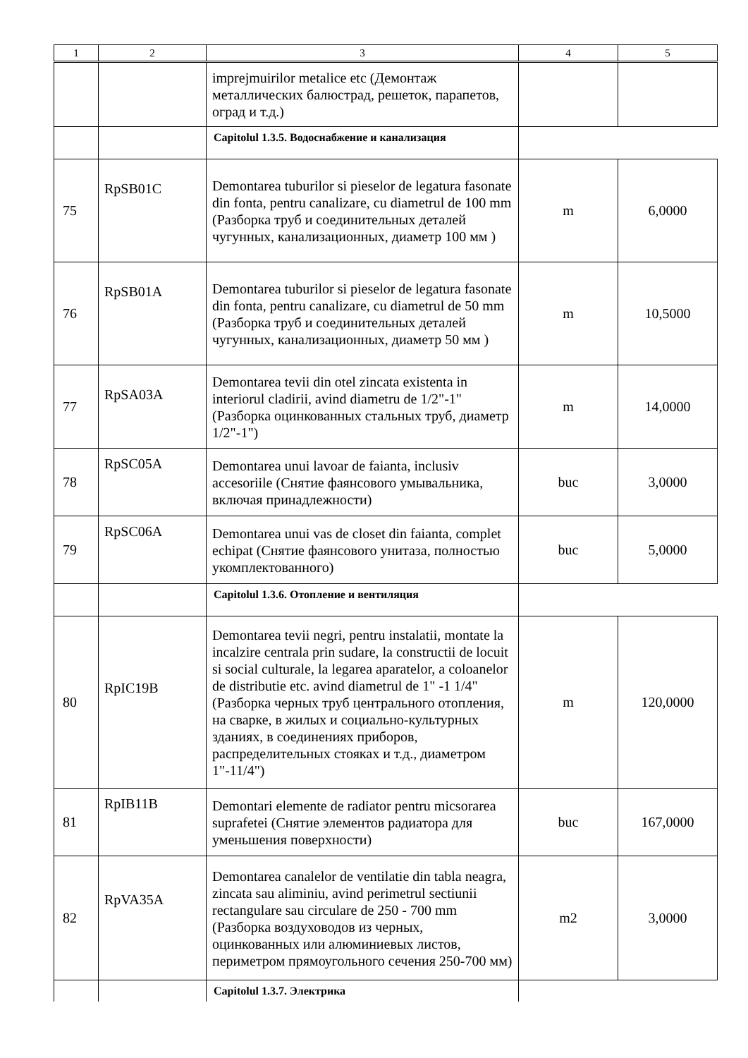| 1 | 2 | 3 | 4 | 5 |
| --- | --- | --- | --- | --- |
| | | imprejmuirilor metalice etc (Демонтаж металлических балюстрад, решеток, парапетов, оград и т.д.) | | |
| | | Capitolul 1.3.5. Водоснабжение и канализация | | |
| 75 | RpSB01C | Demontarea tuburilor si pieselor de legatura fasonate din fonta, pentru canalizare, cu diametrul de 100 mm (Разборка труб и соединительных деталей чугунных, канализационных, диаметр 100 мм ) | m | 6,0000 |
| 76 | RpSB01A | Demontarea tuburilor si pieselor de legatura fasonate din fonta, pentru canalizare, cu diametrul de 50 mm (Разборка труб и соединительных деталей чугунных, канализационных, диаметр 50 мм ) | m | 10,5000 |
| 77 | RpSA03A | Demontarea tevii din otel zincata existenta in interiorul cladirii, avind diametru de 1/2"-1" (Разборка оцинкованных стальных труб, диаметр 1/2"-1") | m | 14,0000 |
| 78 | RpSC05A | Demontarea unui lavoar de faianta, inclusiv accesoriile (Снятие фаянсового умывальника, включая принадлежности) | buc | 3,0000 |
| 79 | RpSC06A | Demontarea unui vas de closet din faianta, complet echipat (Снятие фаянсового унитаза, полностью укомплектованного) | buc | 5,0000 |
| | | Capitolul 1.3.6. Отопление и вентиляция | | |
| 80 | RpIC19B | Demontarea tevii negri, pentru instalatii, montate la incalzire centrala prin sudare, la constructii de locuit si social culturale, la legarea aparatelor, a coloanelor de distributie etc. avind diametrul de 1" -1 1/4" (Разборка черных труб центрального отопления, на сварке, в жилых и социально-культурных зданиях, в соединениях приборов, распределительных стояках и т.д., диаметром 1"-11/4") | m | 120,0000 |
| 81 | RpIB11B | Demontari elemente de radiator pentru micsorarea suprafetei (Снятие элементов радиатора для уменьшения поверхности) | buc | 167,0000 |
| 82 | RpVA35A | Demontarea canalelor de ventilatie din tabla neagra, zincata sau aliminiu, avind perimetrul sectiunii rectangulare sau circulare de 250 - 700 mm (Разборка воздуховодов из черных, оцинкованных или алюминиевых листов, периметром прямоугольного сечения 250-700 мм) | m2 | 3,0000 |
| | | Capitolul 1.3.7. Электрика | | |